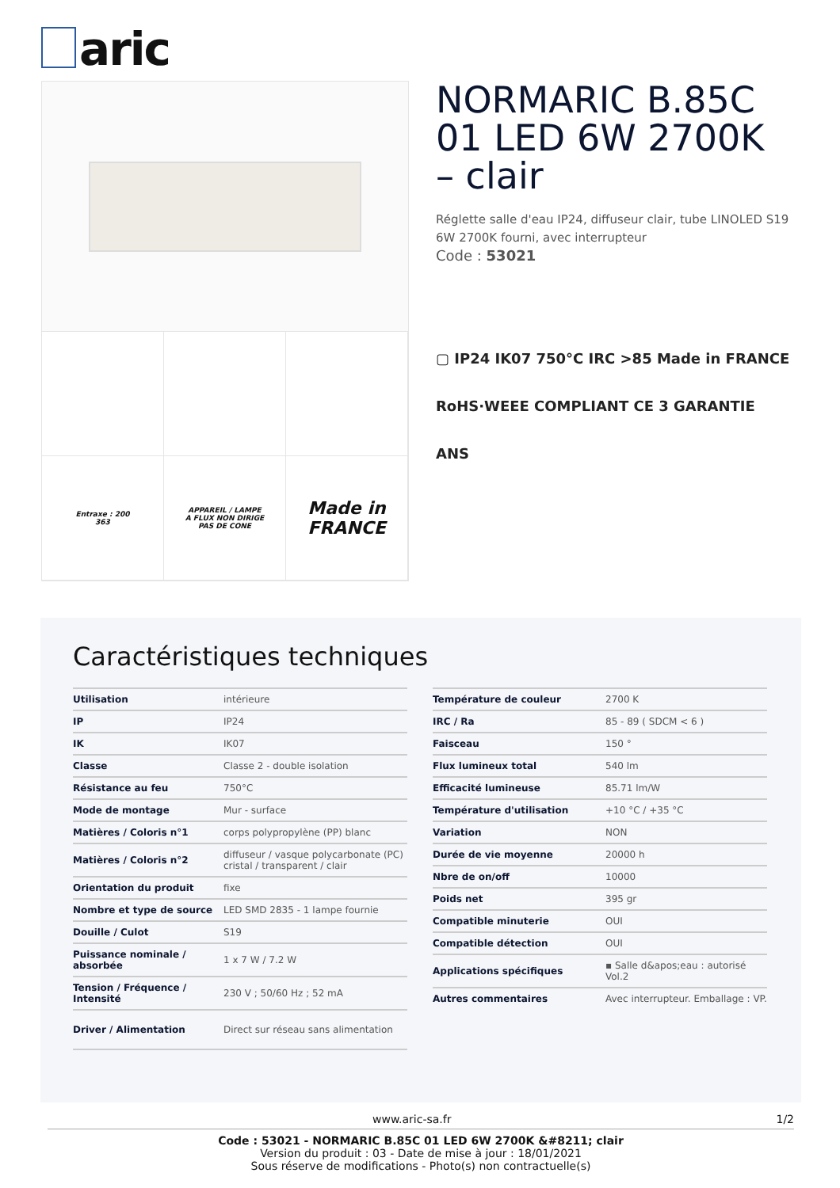aric
Entraxe : 200
363
APPAREIL / LAMPE
A FLUX NON DIRIGE
PAS DE CONE
Made in
FRANCE
NORMARIC B.85C 01 LED 6W 2700K – clair
Réglette salle d'eau IP24, diffuseur clair, tube LINOLED S19 6W 2700K fourni, avec interrupteur
Code : 53021
▢ IP24 IK07 750°C IRC >85 Made in FRANCE
RoHS·WEEE COMPLIANT CE 3 GARANTIE ANS
Caractéristiques techniques
| Utilisation | intérieure |
| IP | IP24 |
| IK | IK07 |
| Classe | Classe 2 - double isolation |
| Résistance au feu | 750°C |
| Mode de montage | Mur - surface |
| Matières / Coloris n°1 | corps polypropylène (PP) blanc |
| Matières / Coloris n°2 | diffuseur / vasque polycarbonate (PC) cristal / transparent / clair |
| Orientation du produit | fixe |
| Nombre et type de source | LED SMD 2835 - 1 lampe fournie |
| Douille / Culot | S19 |
| Puissance nominale / absorbée | 1 x 7 W / 7.2 W |
| Tension / Fréquence / Intensité | 230 V ; 50/60 Hz ; 52 mA |
| Driver / Alimentation | Direct sur réseau sans alimentation |
| Température de couleur | 2700 K |
| IRC / Ra | 85 - 89 ( SDCM < 6 ) |
| Faisceau | 150 ° |
| Flux lumineux total | 540 lm |
| Efficacité lumineuse | 85.71 lm/W |
| Température d'utilisation | +10 °C / +35 °C |
| Variation | NON |
| Durée de vie moyenne | 20000 h |
| Nbre de on/off | 10000 |
| Poids net | 395 gr |
| Compatible minuterie | OUI |
| Compatible détection | OUI |
| Applications spécifiques | ▪ Salle d&apos;eau : autorisé Vol.2 |
| Autres commentaires | Avec interrupteur. Emballage : VP. |
www.aric-sa.fr 1/2
Code : 53021 - NORMARIC B.85C 01 LED 6W 2700K &#8211; clair
Version du produit : 03 - Date de mise à jour : 18/01/2021
Sous réserve de modifications - Photo(s) non contractuelle(s)